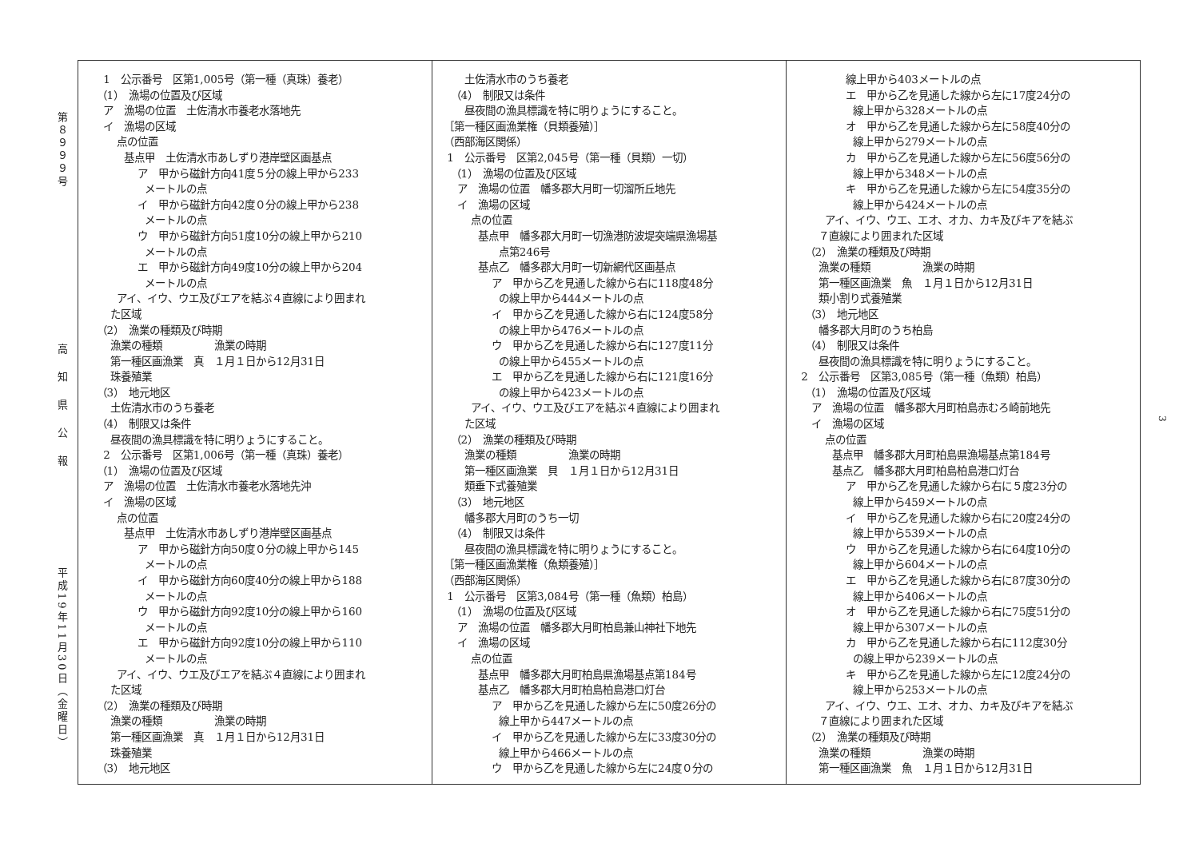第８９９９号
高知県公報
平成19年11月30日（金曜日）
1　公示番号　区第1,005号（第一種（真珠）養老） （1）　漁場の位置及び区域 ア　漁場の位置　土佐清水市養老水落地先 イ　漁場の区域 点の位置 基点甲　土佐清水市あしずり港岸壁区画基点 ア　甲から磁針方向41度５分の線上甲から233 メートルの点 イ　甲から磁針方向42度０分の線上甲から238 メートルの点 ウ　甲から磁針方向51度10分の線上甲から210 メートルの点 エ　甲から磁針方向49度10分の線上甲から204 メートルの点 アイ、イウ、ウエ及びエアを結ぶ４直線により囲まれ た区域 （2）　漁業の種類及び時期 漁業の種類　　　　　漁業の時期 第一種区画漁業　真　１月１日から12月31日 珠養殖業 （3）　地元地区 土佐清水市のうち養老 （4）　制限又は条件 昼夜間の漁具標識を特に明りょうにすること。 2　公示番号　区第1,006号（第一種（真珠）養老） （1）　漁場の位置及び区域 ア　漁場の位置　土佐清水市養老水落地先沖 イ　漁場の区域 点の位置 基点甲　土佐清水市あしずり港岸壁区画基点 ア　甲から磁針方向50度０分の線上甲から145 メートルの点 イ　甲から磁針方向60度40分の線上甲から188 メートルの点 ウ　甲から磁針方向92度10分の線上甲から160 メートルの点 エ　甲から磁針方向92度10分の線上甲から110 メートルの点 アイ、イウ、ウエ及びエアを結ぶ４直線により囲まれ た区域 （2）　漁業の種類及び時期 漁業の種類　　　　　漁業の時期 第一種区画漁業　真　１月１日から12月31日 珠養殖業 （3）　地元地区
土佐清水市のうち養老 （4）　制限又は条件 昼夜間の漁具標識を特に明りょうにすること。 ［第一種区画漁業権（貝類養殖）］ （西部海区関係） 1　公示番号　区第2,045号（第一種（貝類）一切） （1）　漁場の位置及び区域 ア　漁場の位置　幡多郡大月町一切溜所丘地先 イ　漁場の区域 点の位置 基点甲　幡多郡大月町一切漁港防波堤突端県漁場基 点第246号 基点乙　幡多郡大月町一切新網代区画基点 ア　甲から乙を見通した線から右に118度48分 の線上甲から444メートルの点 イ　甲から乙を見通した線から右に124度58分 の線上甲から476メートルの点 ウ　甲から乙を見通した線から右に127度11分 の線上甲から455メートルの点 エ　甲から乙を見通した線から右に121度16分 の線上甲から423メートルの点 アイ、イウ、ウエ及びエアを結ぶ４直線により囲まれ た区域 （2）　漁業の種類及び時期 漁業の種類　　　　　漁業の時期 第一種区画漁業　貝　１月１日から12月31日 類垂下式養殖業 （3）　地元地区 幡多郡大月町のうち一切 （4）　制限又は条件 昼夜間の漁具標識を特に明りょうにすること。 ［第一種区画漁業権（魚類養殖）］ （西部海区関係） 1　公示番号　区第3,084号（第一種（魚類）柏島） （1）　漁場の位置及び区域 ア　漁場の位置　幡多郡大月町柏島兼山神社下地先 イ　漁場の区域 点の位置 基点甲　幡多郡大月町柏島県漁場基点第184号 基点乙　幡多郡大月町柏島柏島港口灯台 ア　甲から乙を見通した線から左に50度26分の 線上甲から447メートルの点 イ　甲から乙を見通した線から左に33度30分の 線上甲から466メートルの点 ウ　甲から乙を見通した線から左に24度０分の
線上甲から403メートルの点 エ　甲から乙を見通した線から左に17度24分の 線上甲から328メートルの点 オ　甲から乙を見通した線から左に58度40分の 線上甲から279メートルの点 カ　甲から乙を見通した線から左に56度56分の 線上甲から348メートルの点 キ　甲から乙を見通した線から左に54度35分の 線上甲から424メートルの点 アイ、イウ、ウエ、エオ、オカ、カキ及びキアを結ぶ ７直線により囲まれた区域 （2）　漁業の種類及び時期 漁業の種類　　　　　漁業の時期 第一種区画漁業　魚　１月１日から12月31日 類小割り式養殖業 （3）　地元地区 幡多郡大月町のうち柏島 （4）　制限又は条件 昼夜間の漁具標識を特に明りょうにすること。 2　公示番号　区第3,085号（第一種（魚類）柏島） （1）　漁場の位置及び区域 ア　漁場の位置　幡多郡大月町柏島赤むろ崎前地先 イ　漁場の区域 点の位置 基点甲　幡多郡大月町柏島県漁場基点第184号 基点乙　幡多郡大月町柏島柏島港口灯台 ア　甲から乙を見通した線から右に５度23分の 線上甲から459メートルの点 イ　甲から乙を見通した線から右に20度24分の 線上甲から539メートルの点 ウ　甲から乙を見通した線から右に64度10分の 線上甲から604メートルの点 エ　甲から乙を見通した線から右に87度30分の 線上甲から406メートルの点 オ　甲から乙を見通した線から右に75度51分の 線上甲から307メートルの点 カ　甲から乙を見通した線から右に112度30分 の線上甲から239メートルの点 キ　甲から乙を見通した線から左に12度24分の 線上甲から253メートルの点 アイ、イウ、ウエ、エオ、オカ、カキ及びキアを結ぶ ７直線により囲まれた区域 （2）　漁業の種類及び時期 漁業の種類　　　　　漁業の時期 第一種区画漁業　魚　１月１日から12月31日
3